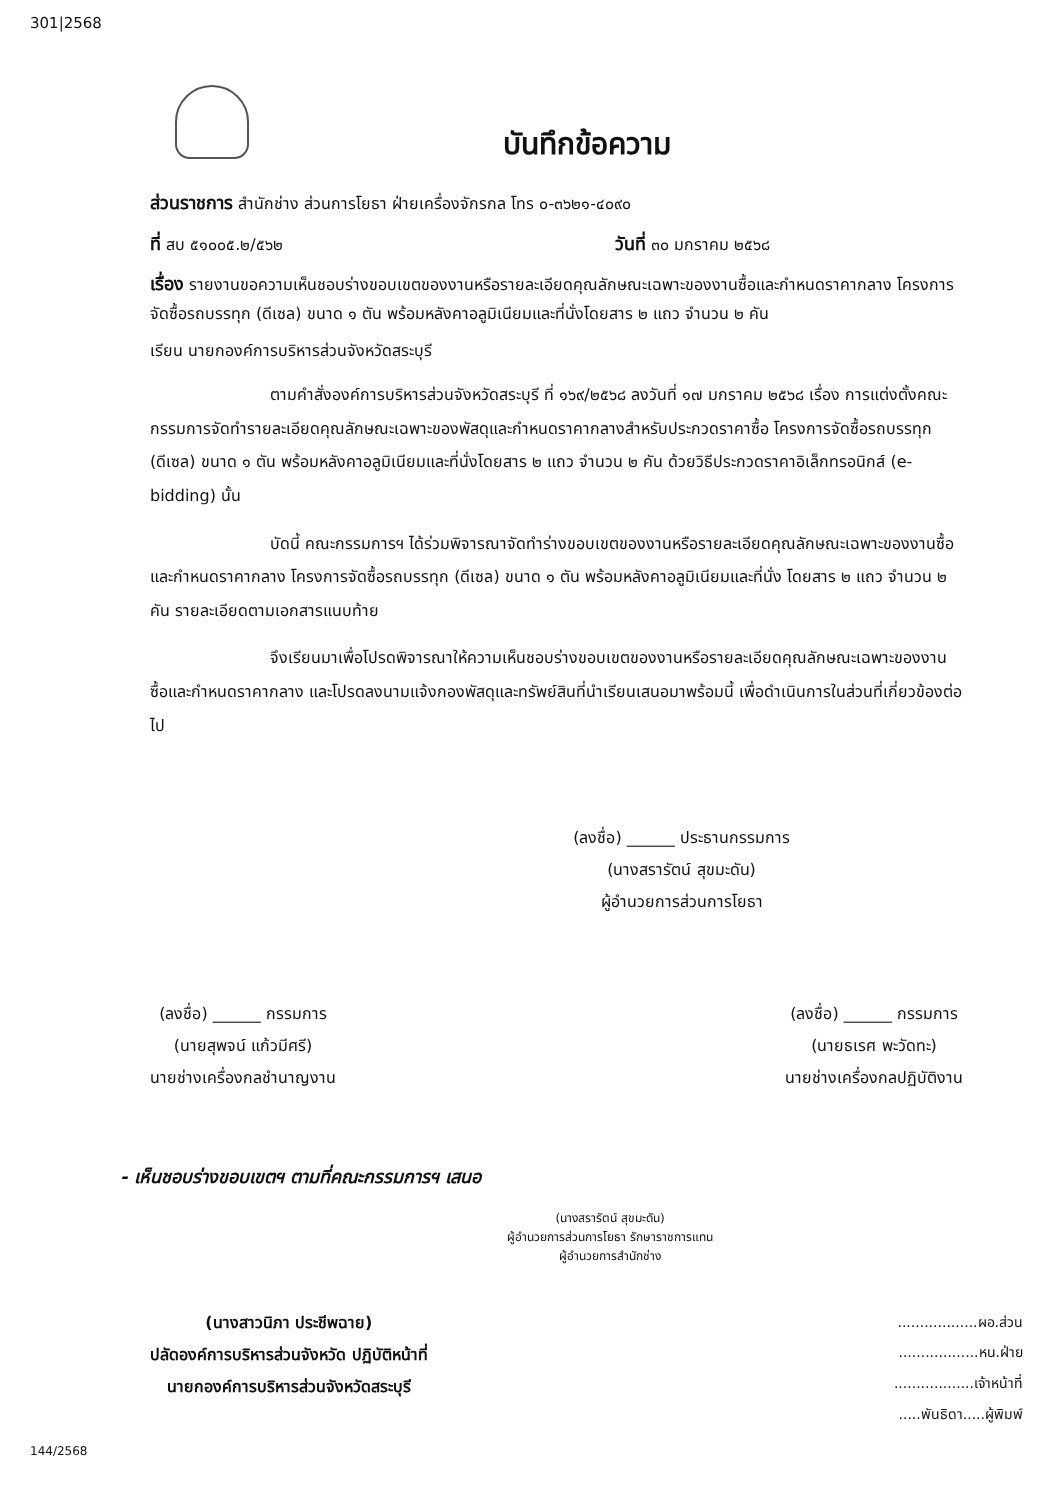301|2568
บันทึกข้อความ
ส่วนราชการ สำนักช่าง ส่วนการโยธา ฝ่ายเครื่องจักรกล โทร ๐-๓๖๒๑-๔๐๙๐
ที่ สบ ๕๑๐๐๕.๒/๕๖๒ วันที่ ๓๐ มกราคม ๒๕๖๘
เรื่อง รายงานขอความเห็นชอบร่างขอบเขตของงานหรือรายละเอียดคุณลักษณะเฉพาะของงานซื้อและกำหนดราคากลาง โครงการจัดซื้อรถบรรทุก (ดีเซล) ขนาด ๑ ตัน พร้อมหลังคาอลูมิเนียมและที่นั่งโดยสาร ๒ แถว จำนวน ๒ คัน
เรียน นายกองค์การบริหารส่วนจังหวัดสระบุรี
ตามคำสั่งองค์การบริหารส่วนจังหวัดสระบุรี ที่ ๑๖๙/๒๕๖๘ ลงวันที่ ๑๗ มกราคม ๒๕๖๘ เรื่อง การแต่งตั้งคณะกรรมการจัดทำรายละเอียดคุณลักษณะเฉพาะของพัสดุและกำหนดราคากลางสำหรับประกวดราคาซื้อ โครงการจัดซื้อรถบรรทุก (ดีเซล) ขนาด ๑ ตัน พร้อมหลังคาอลูมิเนียมและที่นั่งโดยสาร ๒ แถว จำนวน ๒ คัน ด้วยวิธีประกวดราคาอิเล็กทรอนิกส์ (e-bidding) นั้น
บัดนี้ คณะกรรมการฯ ได้ร่วมพิจารณาจัดทำร่างขอบเขตของงานหรือรายละเอียดคุณลักษณะเฉพาะของงานซื้อและกำหนดราคากลาง โครงการจัดซื้อรถบรรทุก (ดีเซล) ขนาด ๑ ตัน พร้อมหลังคาอลูมิเนียมและที่นั่ง โดยสาร ๒ แถว จำนวน ๒ คัน รายละเอียดตามเอกสารแนบท้าย
จึงเรียนมาเพื่อโปรดพิจารณาให้ความเห็นชอบร่างขอบเขตของงานหรือรายละเอียดคุณลักษณะเฉพาะของงานซื้อและกำหนดราคากลาง และโปรดลงนามแจ้งกองพัสดุและทรัพย์สินที่นำเรียนเสนอมาพร้อมนี้ เพื่อดำเนินการในส่วนที่เกี่ยวข้องต่อไป
(ลงชื่อ) ______ ประธานกรรมการ
(นางสรารัตน์ สุขมะดัน)
ผู้อำนวยการส่วนการโยธา
(ลงชื่อ) ______ กรรมการ
(นายสุพจน์ แก้วมีศรี)
นายช่างเครื่องกลชำนาญงาน
(ลงชื่อ) ______ กรรมการ
(นายธเรศ พะวัดทะ)
นายช่างเครื่องกลปฏิบัติงาน
- เห็นชอบร่างขอบเขตฯ ตามที่คณะกรรมการฯ เสนอ
(นางสรารัตน์ สุขมะดัน)
ผู้อำนวยการส่วนการโยธา รักษาราชการแทน
ผู้อำนวยการสำนักช่าง
(นางสาวนิภา ประชีพฉาย)
ปลัดองค์การบริหารส่วนจังหวัด ปฏิบัติหน้าที่
นายกองค์การบริหารส่วนจังหวัดสระบุรี
..................ผอ.ส่วน
..................หน.ฝ่าย
..................เจ้าหน้าที่
.....พันธิดา.....ผู้พิมพ์
144/2568